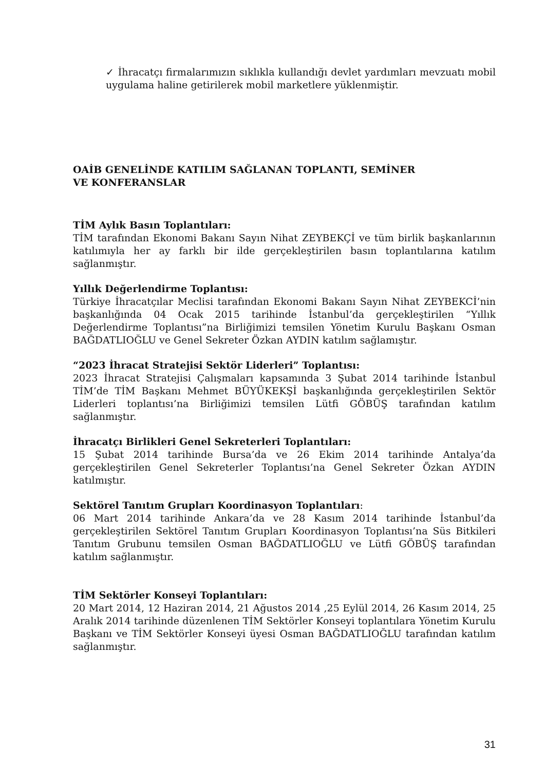✓ İhracatçı firmalarımızın sıklıkla kullandığı devlet yardımları mevzuatı mobil uygulama haline getirilerek mobil marketlere yüklenmiştir.
OAİB GENELİNDE KATILIM SAĞLANAN TOPLANTI, SEMİNER
VE KONFERANSLAR
TİM Aylık Basın Toplantıları:
TİM tarafından Ekonomi Bakanı Sayın Nihat ZEYBEKÇİ ve tüm birlik başkanlarının katılımıyla her ay farklı bir ilde gerçekleştirilen basın toplantılarına katılım sağlanmıştır.
Yıllık Değerlendirme Toplantısı:
Türkiye İhracatçılar Meclisi tarafından Ekonomi Bakanı Sayın Nihat ZEYBEKCİ’nin başkanlığında 04 Ocak 2015 tarihinde İstanbul’da gerçekleştirilen “Yıllık Değerlendirme Toplantısı”na Birliğimizi temsilen Yönetim Kurulu Başkanı Osman BAĞDATLIOĞLU ve Genel Sekreter Özkan AYDIN katılım sağlamıştır.
“2023 İhracat Stratejisi Sektör Liderleri” Toplantısı:
2023 İhracat Stratejisi Çalışmaları kapsamında 3 Şubat 2014 tarihinde İstanbul TİM’de TİM Başkanı Mehmet BÜYÜKEKŞİ başkanlığında gerçekleştirilen Sektör Liderleri toplantısı’na Birliğimizi temsilen Lütfi GÖBÜŞ tarafından katılım sağlanmıştır.
İhracatçı Birlikleri Genel Sekreterleri Toplantıları:
15 Şubat 2014 tarihinde Bursa’da ve 26 Ekim 2014 tarihinde Antalya’da gerçekleştirilen Genel Sekreterler Toplantısı’na Genel Sekreter Özkan AYDIN katılmıştır.
Sektörel Tanıtım Grupları Koordinasyon Toplantıları:
06 Mart 2014 tarihinde Ankara’da ve 28 Kasım 2014 tarihinde İstanbul’da gerçekleştirilen Sektörel Tanıtım Grupları Koordinasyon Toplantısı’na Süs Bitkileri Tanıtım Grubunu temsilen Osman BAĞDATLIOĞLU ve Lütfi GÖBÜŞ tarafından katılım sağlanmıştır.
TİM Sektörler Konseyi Toplantıları:
20 Mart 2014, 12 Haziran 2014, 21 Ağustos 2014 ,25 Eylül 2014, 26 Kasım 2014, 25 Aralık 2014 tarihinde düzenlenen TİM Sektörler Konseyi toplantılara Yönetim Kurulu Başkanı ve TİM Sektörler Konseyi üyesi Osman BAĞDATLIOĞLU tarafından katılım sağlanmıştır.
31